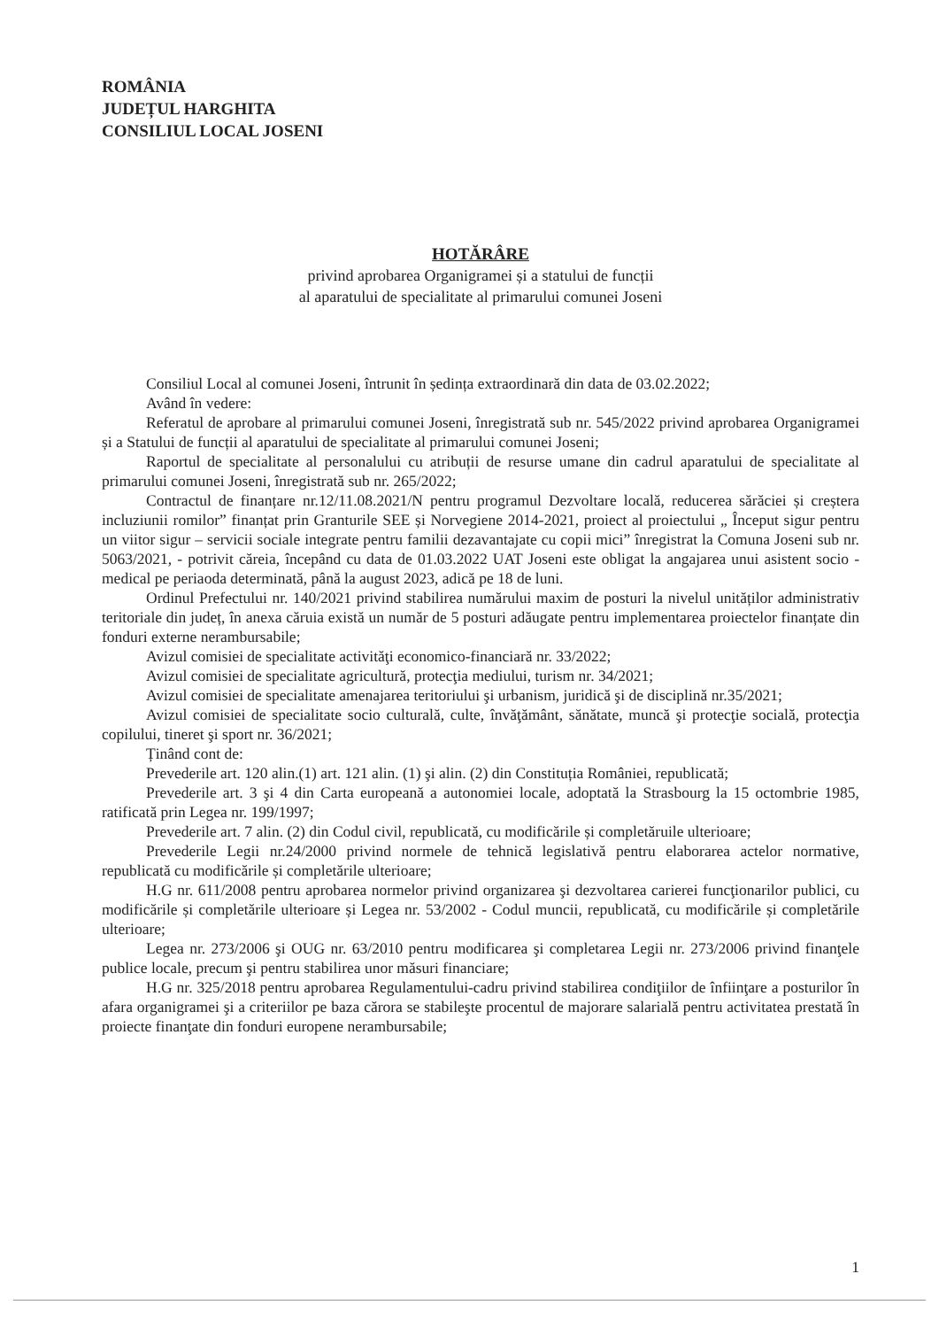ROMÂNIA
JUDEȚUL HARGHITA
CONSILIUL LOCAL JOSENI
HOTĂRÂRE
privind aprobarea Organigramei și a statului de funcții
al aparatului de specialitate al primarului comunei Joseni
Consiliul Local al comunei Joseni, întrunit în ședința extraordinară din data de 03.02.2022;
Având în vedere:
Referatul de aprobare al primarului comunei Joseni, înregistrată sub nr. 545/2022 privind aprobarea Organigramei și a Statului de funcții al aparatului de specialitate al primarului comunei Joseni;
Raportul de specialitate al personalului cu atribuții de resurse umane din cadrul aparatului de specialitate al primarului comunei Joseni, înregistrată sub nr. 265/2022;
Contractul de finanțare nr.12/11.08.2021/N pentru programul Dezvoltare locală, reducerea sărăciei și creștera incluziunii romilor” finanțat prin Granturile SEE și Norvegiene 2014-2021, proiect al proiectului „ Început sigur pentru un viitor sigur – servicii sociale integrate pentru familii dezavantajate cu copii mici” înregistrat la Comuna Joseni sub nr. 5063/2021, - potrivit căreia, începând cu data de 01.03.2022 UAT Joseni este obligat la angajarea unui asistent socio - medical pe periaoda determinată, până la august 2023, adică pe 18 de luni.
Ordinul Prefectului nr. 140/2021 privind stabilirea numărului maxim de posturi la nivelul unităților administrativ teritoriale din județ, în anexa căruia există un număr de 5 posturi adăugate pentru implementarea proiectelor finanțate din fonduri externe nerambursabile;
Avizul comisiei de specialitate activităţi economico-financiară nr. 33/2022;
Avizul comisiei de specialitate agricultură, protecţia mediului, turism nr. 34/2021;
Avizul comisiei de specialitate amenajarea teritoriului şi urbanism, juridică şi de disciplină nr.35/2021;
Avizul comisiei de specialitate socio culturală, culte, învăţământ, sănătate, muncă şi protecţie socială, protecţia copilului, tineret şi sport nr. 36/2021;
Ținând cont de:
Prevederile art. 120 alin.(1) art. 121 alin. (1) şi alin. (2) din Constituția României, republicată;
Prevederile art. 3 şi 4 din Carta europeană a autonomiei locale, adoptată la Strasbourg la 15 octombrie 1985, ratificată prin Legea nr. 199/1997;
Prevederile art. 7 alin. (2) din Codul civil, republicată, cu modificările și completăruile ulterioare;
Prevederile Legii nr.24/2000 privind normele de tehnică legislativă pentru elaborarea actelor normative, republicată cu modificările și completările ulterioare;
H.G nr. 611/2008 pentru aprobarea normelor privind organizarea şi dezvoltarea carierei funcţionarilor publici, cu modificările și completările ulterioare și Legea nr. 53/2002 - Codul muncii, republicată, cu modificările și completările ulterioare;
Legea nr. 273/2006 şi OUG nr. 63/2010 pentru modificarea şi completarea Legii nr. 273/2006 privind finanţele publice locale, precum şi pentru stabilirea unor măsuri financiare;
H.G nr. 325/2018 pentru aprobarea Regulamentului-cadru privind stabilirea condiţiilor de înfiinţare a posturilor în afara organigramei şi a criteriilor pe baza cărora se stabileşte procentul de majorare salarială pentru activitatea prestată în proiecte finanţate din fonduri europene nerambursabile;
1